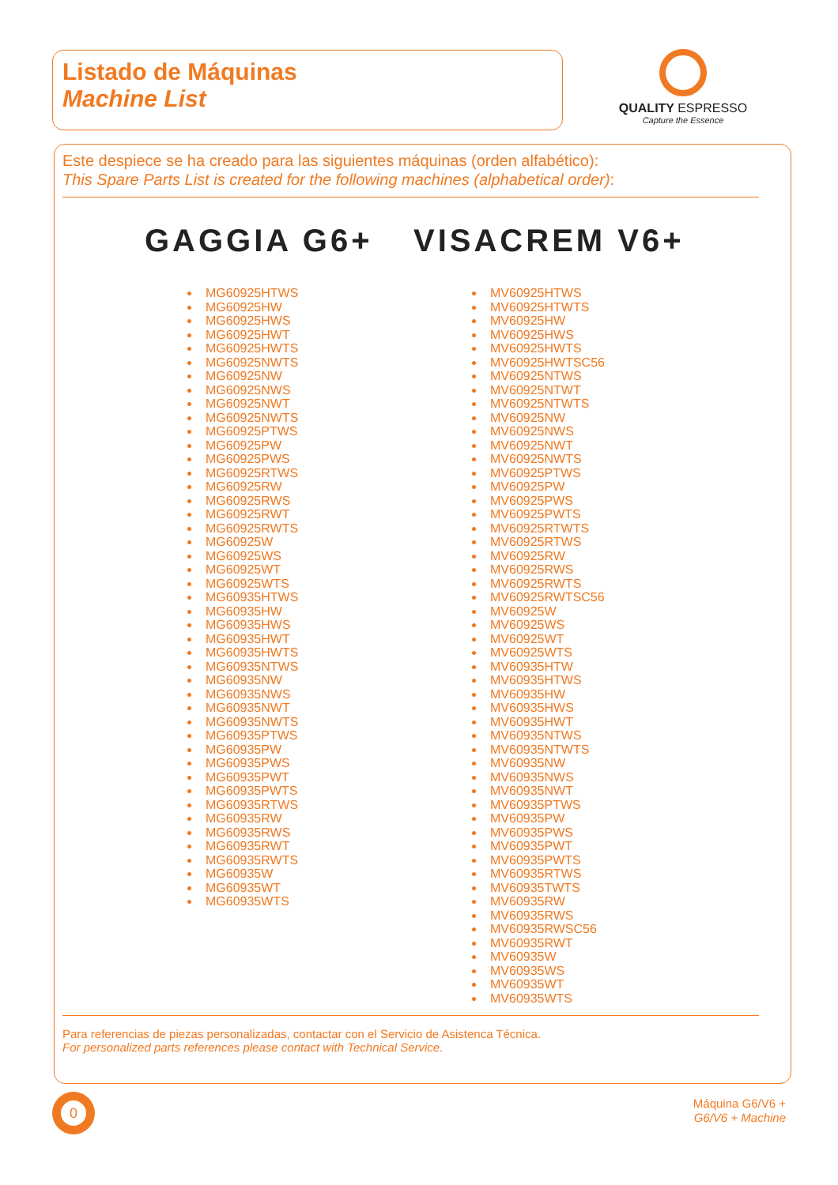Listado de Máquinas
Machine List
QUALITY ESPRESSO
Capture the Essence
Este despiece se ha creado para las siguientes máquinas (orden alfabético):
This Spare Parts List is created for the following machines (alphabetical order):
GAGGIA G6+ VISACREM V6+
MG60925HTWS
MG60925HW
MG60925HWS
MG60925HWT
MG60925HWTS
MG60925NWTS
MG60925NW
MG60925NWS
MG60925NWT
MG60925NWTS
MG60925PTWS
MG60925PW
MG60925PWS
MG60925RTWS
MG60925RW
MG60925RWS
MG60925RWT
MG60925RWTS
MG60925W
MG60925WS
MG60925WT
MG60925WTS
MG60935HTWS
MG60935HW
MG60935HWS
MG60935HWT
MG60935HWTS
MG60935NTWS
MG60935NW
MG60935NWS
MG60935NWT
MG60935NWTS
MG60935PTWS
MG60935PW
MG60935PWS
MG60935PWT
MG60935PWTS
MG60935RTWS
MG60935RW
MG60935RWS
MG60935RWT
MG60935RWTS
MG60935W
MG60935WT
MG60935WTS
MV60925HTWS
MV60925HTWTS
MV60925HW
MV60925HWS
MV60925HWTS
MV60925HWTSC56
MV60925NTWS
MV60925NTWT
MV60925NTWTS
MV60925NW
MV60925NWS
MV60925NWT
MV60925NWTS
MV60925PTWS
MV60925PW
MV60925PWS
MV60925PWTS
MV60925RTWTS
MV60925RTWS
MV60925RW
MV60925RWS
MV60925RWTS
MV60925RWTSC56
MV60925W
MV60925WS
MV60925WT
MV60925WTS
MV60935HTW
MV60935HTWS
MV60935HW
MV60935HWS
MV60935HWT
MV60935NTWS
MV60935NTWTS
MV60935NW
MV60935NWS
MV60935NWT
MV60935PTWS
MV60935PW
MV60935PWS
MV60935PWT
MV60935PWTS
MV60935RTWS
MV60935TWTS
MV60935RW
MV60935RWS
MV60935RWSC56
MV60935RWT
MV60935W
MV60935WS
MV60935WT
MV60935WTS
Para referencias de piezas personalizadas, contactar con el Servicio de Asistenca Técnica.
For personalized parts references please contact with Technical Service.
0
Máquina G6/V6 +
G6/V6 + Machine